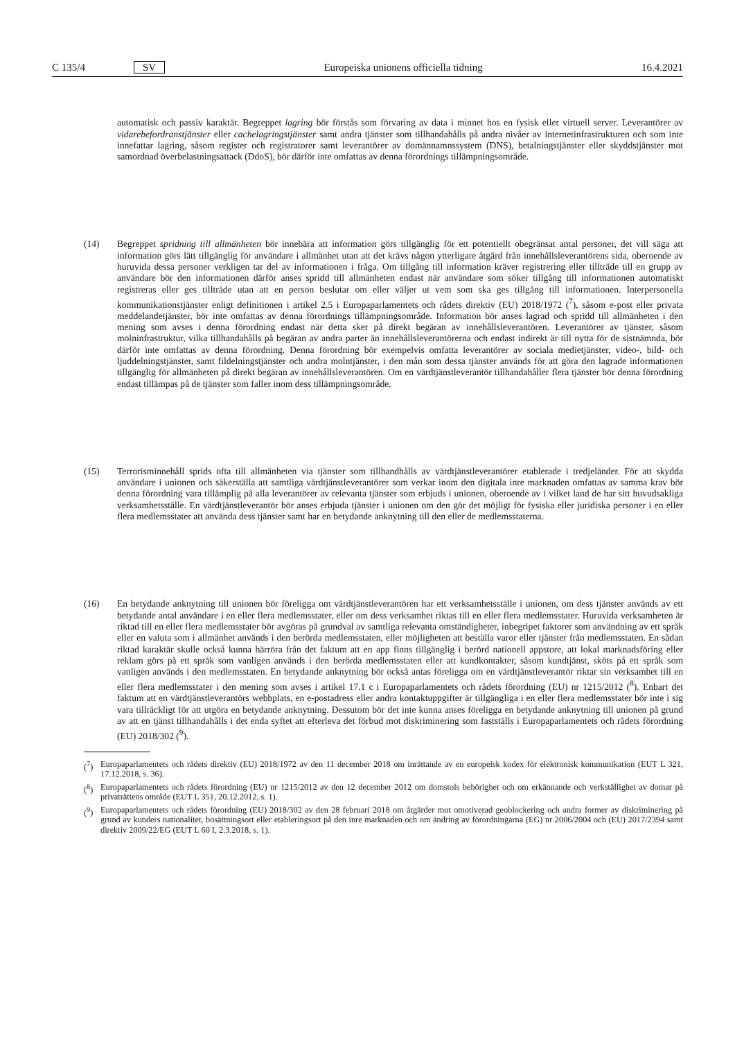C 135/4 SV
Europeiska unionens officiella tidning 16.4.2021
automatisk och passiv karaktär. Begreppet lagring bör förstås som förvaring av data i minnet hos en fysisk eller virtuell server. Leverantörer av vidarebefordranstjänster eller cachelagringstjänster samt andra tjänster som tillhandahålls på andra nivåer av internetinfrastrukturen och som inte innefattar lagring, såsom register och registratorer samt leverantörer av domännamnssystem (DNS), betalningstjänster eller skyddstjänster mot samordnad överbelastningsattack (DdoS), bör därför inte omfattas av denna förordnings tillämpningsområde.
(14) Begreppet spridning till allmänheten bör innebära att information görs tillgänglig för ett potentiellt obegränsat antal personer, det vill säga att information görs lätt tillgänglig för användare i allmänhet utan att det krävs någon ytterligare åtgärd från innehållsleverantörens sida, oberoende av huruvida dessa personer verkligen tar del av informationen i fråga. Om tillgång till information kräver registrering eller tillträde till en grupp av användare bör den informationen därför anses spridd till allmänheten endast när användare som söker tillgång till informationen automatiskt registreras eller ges tillträde utan att en person beslutar om eller väljer ut vem som ska ges tillgång till informationen. Interpersonella kommunikationstjänster enligt definitionen i artikel 2.5 i Europaparlamentets och rådets direktiv (EU) 2018/1972 (<sup>7</sup>), såsom e-post eller privata meddelandetjänster, bör inte omfattas av denna förordnings tillämpningsområde. Information bör anses lagrad och spridd till allmänheten i den mening som avses i denna förordning endast när detta sker på direkt begäran av innehållsleverantören. Leverantörer av tjänster, såsom molninfrastruktur, vilka tillhandahålls på begäran av andra parter än innehållsleverantörerna och endast indirekt är till nytta för de sistnämnda, bör därför inte omfattas av denna förordning. Denna förordning bör exempelvis omfatta leverantörer av sociala medietjänster, video-, bild- och ljuddelningstjänster, samt fildelningstjänster och andra molntjänster, i den mån som dessa tjänster används för att göra den lagrade informationen tillgänglig för allmänheten på direkt begäran av innehållsleverantören. Om en värdtjänstle­verantör tillhandahåller flera tjänster bör denna förordning endast tillämpas på de tjänster som faller inom dess tillämpningsområde.
(15) Terrorisminnehåll sprids ofta till allmänheten via tjänster som tillhandhålls av värdtjänstleverantörer etablerade i tredjeländer. För att skydda användare i unionen och säkerställa att samtliga värdtjänstleverantörer som verkar inom den digitala inre marknaden omfattas av samma krav bör denna förordning vara tillämplig på alla leverantörer av relevanta tjänster som erbjuds i unionen, oberoende av i vilket land de har sitt huvudsakliga verksamhetsställe. En värdtjänstleverantör bör anses erbjuda tjänster i unionen om den gör det möjligt för fysiska eller juridiska personer i en eller flera medlemsstater att använda dess tjänster samt har en betydande anknytning till den eller de medlemsstaterna.
(16) En betydande anknytning till unionen bör föreligga om värdtjänstleverantören har ett verksamhetsställe i unionen, om dess tjänster används av ett betydande antal användare i en eller flera medlemsstater, eller om dess verksamhet riktas till en eller flera medlemsstater. Huruvida verksamheten är riktad till en eller flera medlemsstater bör avgöras på grundval av samtliga relevanta omständigheter, inbegripet faktorer som användning av ett språk eller en valuta som i allmänhet används i den berörda medlemsstaten, eller möjligheten att beställa varor eller tjänster från medlemsstaten. En sådan riktad karaktär skulle också kunna härröra från det faktum att en app finns tillgänglig i berörd nationell appstore, att lokal marknadsföring eller reklam görs på ett språk som vanligen används i den berörda medlemsstaten eller att kundkontakter, såsom kundtjänst, sköts på ett språk som vanligen används i den medlemsstaten. En betydande anknytning bör också antas föreligga om en värdtjänstleverantör riktar sin verksamhet till en eller flera medlemsstater i den mening som avses i artikel 17.1 c i Europaparlamentets och rådets förordning (EU) nr 1215/2012 (<sup>8</sup>). Enbart det faktum att en värdtjänstleverantörs webbplats, en e-postadress eller andra kontaktuppgifter är tillgängliga i en eller flera medlemsstater bör inte i sig vara tillräckligt för att utgöra en betydande anknytning. Dessutom bör det inte kunna anses föreligga en betydande anknytning till unionen på grund av att en tjänst tillhandahålls i det enda syftet att efterleva det förbud mot diskriminering som fastställs i Europaparlamentets och rådets förordning (EU) 2018/302 (<sup>9</sup>).
(<sup>7</sup>) Europaparlamentets och rådets direktiv (EU) 2018/1972 av den 11 december 2018 om inrättande av en europeisk kodex för elektronisk kommunikation (EUT L 321, 17.12.2018, s. 36).
(<sup>8</sup>) Europaparlamentets och rådets förordning (EU) nr 1215/2012 av den 12 december 2012 om domstols behörighet och om erkännande och verkställighet av domar på privaträttens område (EUT L 351, 20.12.2012, s. 1).
(<sup>9</sup>) Europaparlamentets och rådets förordning (EU) 2018/302 av den 28 februari 2018 om åtgärder mot omotiverad geoblockering och andra former av diskriminering på grund av kunders nationalitet, bosättningsort eller etableringsort på den inre marknaden och om ändring av förordningarna (EG) nr 2006/2004 och (EU) 2017/2394 samt direktiv 2009/22/EG (EUT L 60 I, 2.3.2018, s. 1).